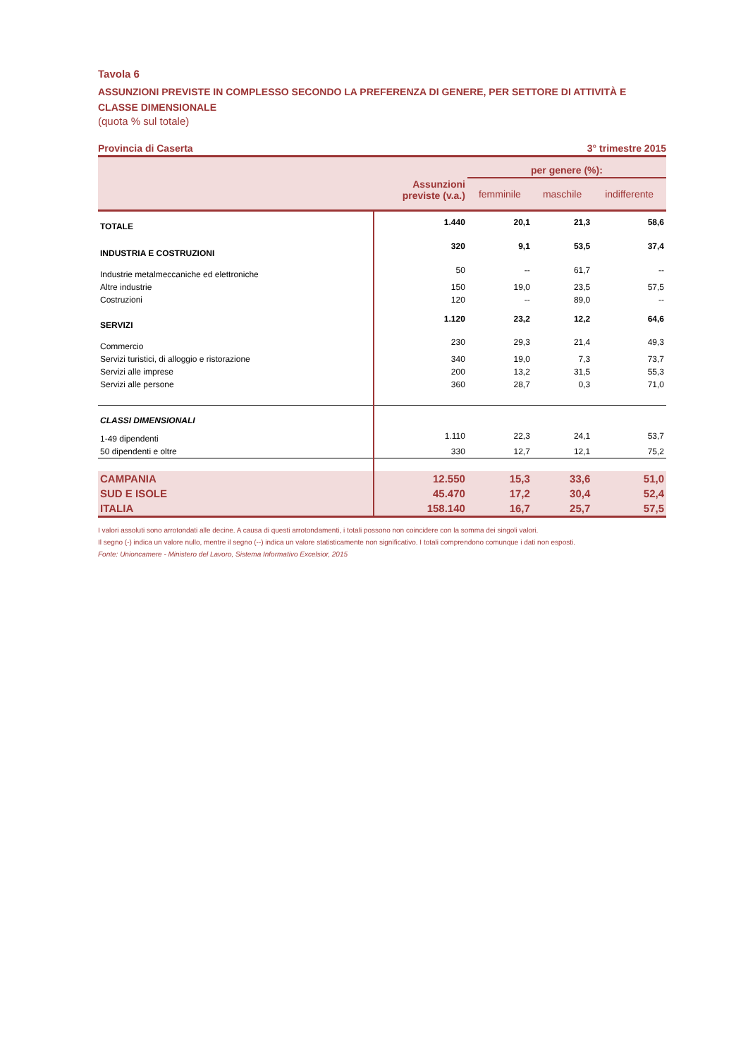Tavola 6
ASSUNZIONI PREVISTE IN COMPLESSO SECONDO LA PREFERENZA DI GENERE, PER SETTORE DI ATTIVITÀ E CLASSE DIMENSIONALE
(quota % sul totale)
Provincia di Caserta 3° trimestre 2015
| | Assunzioni previste (v.a.) | per genere (%): | | |
| --- | --- | --- | --- | --- |
| | | femminile | maschile | indifferente |
| TOTALE | 1.440 | 20,1 | 21,3 | 58,6 |
| INDUSTRIA E COSTRUZIONI | 320 | 9,1 | 53,5 | 37,4 |
| Industrie metalmeccaniche ed elettroniche | 50 | -- | 61,7 | -- |
| Altre industrie | 150 | 19,0 | 23,5 | 57,5 |
| Costruzioni | 120 | -- | 89,0 | -- |
| SERVIZI | 1.120 | 23,2 | 12,2 | 64,6 |
| Commercio | 230 | 29,3 | 21,4 | 49,3 |
| Servizi turistici, di alloggio e ristorazione | 340 | 19,0 | 7,3 | 73,7 |
| Servizi alle imprese | 200 | 13,2 | 31,5 | 55,3 |
| Servizi alle persone | 360 | 28,7 | 0,3 | 71,0 |
| CLASSI DIMENSIONALI | | | | |
| 1-49 dipendenti | 1.110 | 22,3 | 24,1 | 53,7 |
| 50 dipendenti e oltre | 330 | 12,7 | 12,1 | 75,2 |
| CAMPANIA | 12.550 | 15,3 | 33,6 | 51,0 |
| SUD E ISOLE | 45.470 | 17,2 | 30,4 | 52,4 |
| ITALIA | 158.140 | 16,7 | 25,7 | 57,5 |
I valori assoluti sono arrotondati alle decine. A causa di questi arrotondamenti, i totali possono non coincidere con la somma dei singoli valori.
Il segno (-) indica un valore nullo, mentre il segno (--) indica un valore statisticamente non significativo. I totali comprendono comunque i dati non esposti.
Fonte: Unioncamere - Ministero del Lavoro, Sistema Informativo Excelsior, 2015